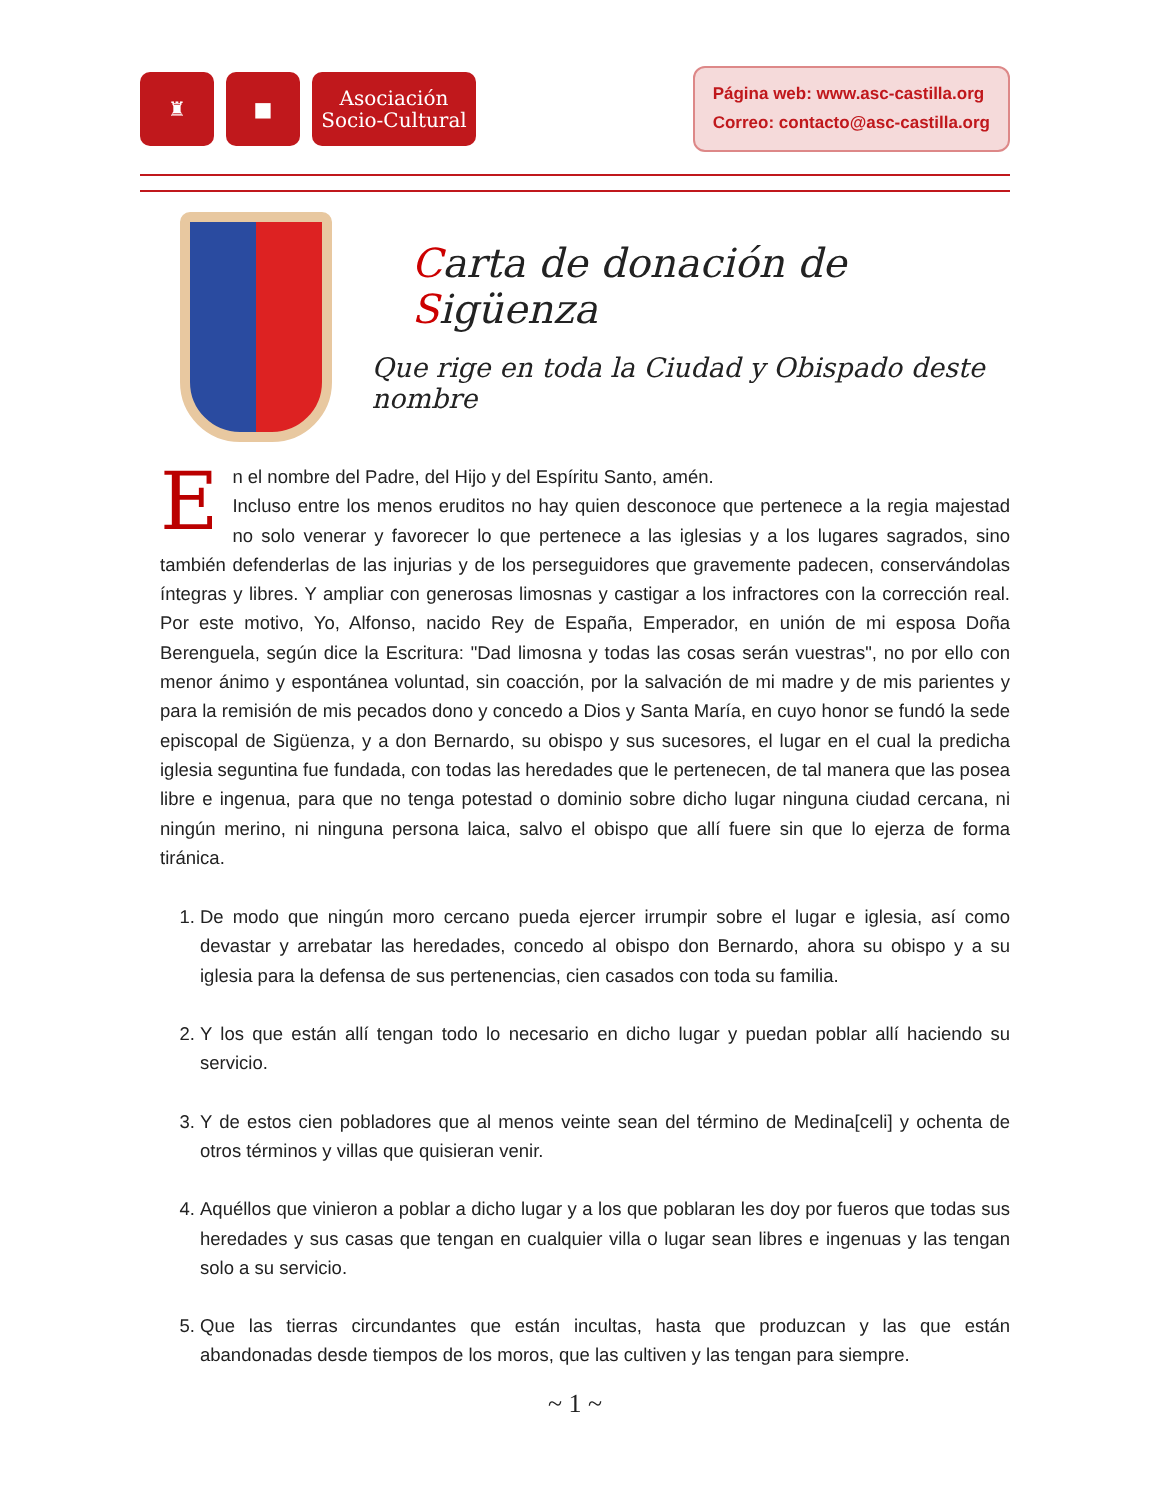♜ ■ Asociación
Socio-Cultural
Página web: www.asc-castilla.org
Correo: contacto@asc-castilla.org
Carta de donación de Sigüenza
Que rige en toda la Ciudad y Obispado deste nombre
En el nombre del Padre, del Hijo y del Espíritu Santo, amén.
Incluso entre los menos eruditos no hay quien desconoce que pertenece a la regia majestad no solo venerar y favorecer lo que pertenece a las iglesias y a los lugares sagrados, sino también defenderlas de las injurias y de los perseguidores que gravemente padecen, conservándolas íntegras y libres. Y ampliar con generosas limosnas y castigar a los infractores con la corrección real. Por este motivo, Yo, Alfonso, nacido Rey de España, Emperador, en unión de mi esposa Doña Berenguela, según dice la Escritura: "Dad limosna y todas las cosas serán vuestras", no por ello con menor ánimo y espontánea voluntad, sin coacción, por la salvación de mi madre y de mis parientes y para la remisión de mis pecados dono y concedo a Dios y Santa María, en cuyo honor se fundó la sede episcopal de Sigüenza, y a don Bernardo, su obispo y sus sucesores, el lugar en el cual la predicha iglesia seguntina fue fundada, con todas las heredades que le pertenecen, de tal manera que las posea libre e ingenua, para que no tenga potestad o dominio sobre dicho lugar ninguna ciudad cercana, ni ningún merino, ni ninguna persona laica, salvo el obispo que allí fuere sin que lo ejerza de forma tiránica.
1. De modo que ningún moro cercano pueda ejercer irrumpir sobre el lugar e iglesia, así como devastar y arrebatar las heredades, concedo al obispo don Bernardo, ahora su obispo y a su iglesia para la defensa de sus pertenencias, cien casados con toda su familia.
2. Y los que están allí tengan todo lo necesario en dicho lugar y puedan poblar allí haciendo su servicio.
3. Y de estos cien pobladores que al menos veinte sean del término de Medina[celi] y ochenta de otros términos y villas que quisieran venir.
4. Aquéllos que vinieron a poblar a dicho lugar y a los que poblaran les doy por fueros que todas sus heredades y sus casas que tengan en cualquier villa o lugar sean libres e ingenuas y las tengan solo a su servicio.
5. Que las tierras circundantes que están incultas, hasta que produzcan y las que están abandonadas desde tiempos de los moros, que las cultiven y las tengan para siempre.
~ 1 ~